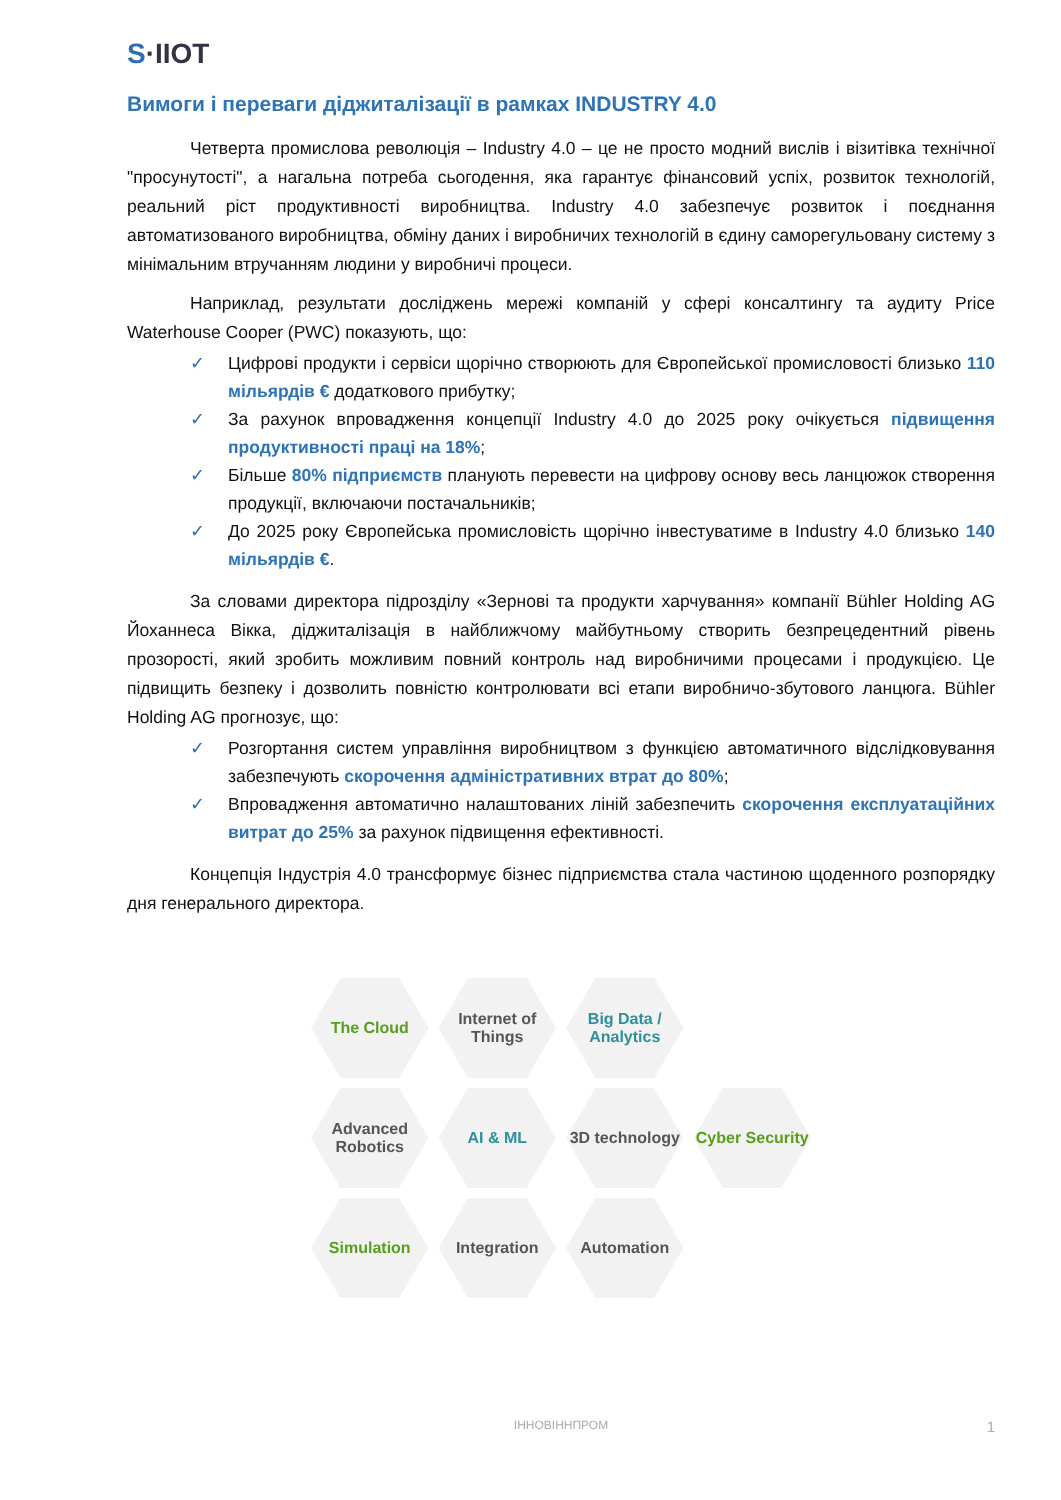S·IIOT
Вимоги і переваги діджиталізації в рамках INDUSTRY 4.0
Четверта промислова революція – Industry 4.0 – це не просто модний вислів і візитівка технічної "просунутості", а нагальна потреба сьогодення, яка гарантує фінансовий успіх, розвиток технологій, реальний ріст продуктивності виробництва. Industry 4.0 забезпечує розвиток і поєднання автоматизованого виробництва, обміну даних і виробничих технологій в єдину саморегульовану систему з мінімальним втручанням людини у виробничі процеси.
Наприклад, результати досліджень мережі компаній у сфері консалтингу та аудиту Price Waterhouse Cooper (PWC) показують, що:
✓ Цифрові продукти і сервіси щорічно створюють для Європейської промисловості близько 110 мільярдів € додаткового прибутку;
✓ За рахунок впровадження концепції Industry 4.0 до 2025 року очікується підвищення продуктивності праці на 18%;
✓ Більше 80% підприємств планують перевести на цифрову основу весь ланцюжок створення продукції, включаючи постачальників;
✓ До 2025 року Європейська промисловість щорічно інвестуватиме в Industry 4.0 близько 140 мільярдів €.
За словами директора підрозділу «Зернові та продукти харчування» компанії Bühler Holding AG Йоханнеса Вікка, діджиталізація в найближчому майбутньому створить безпрецедентний рівень прозорості, який зробить можливим повний контроль над виробничими процесами і продукцією. Це підвищить безпеку і дозволить повністю контролювати всі етапи виробничо-збутового ланцюга. Bühler Holding AG прогнозує, що:
✓ Розгортання систем управління виробництвом з функцією автоматичного відслідковування забезпечують скорочення адміністративних втрат до 80%;
✓ Впровадження автоматично налаштованих ліній забезпечить скорочення експлуатаційних витрат до 25% за рахунок підвищення ефективності.
Концепція Індустрія 4.0 трансформує бізнес підприємства стала частиною щоденного розпорядку дня генерального директора.
The Cloud
Internet of Things
Big Data / Analytics
Advanced Robotics
AI & ML
3D technology
Cyber Security
Simulation
Integration
Automation
ІННОВІННПРОМ 1